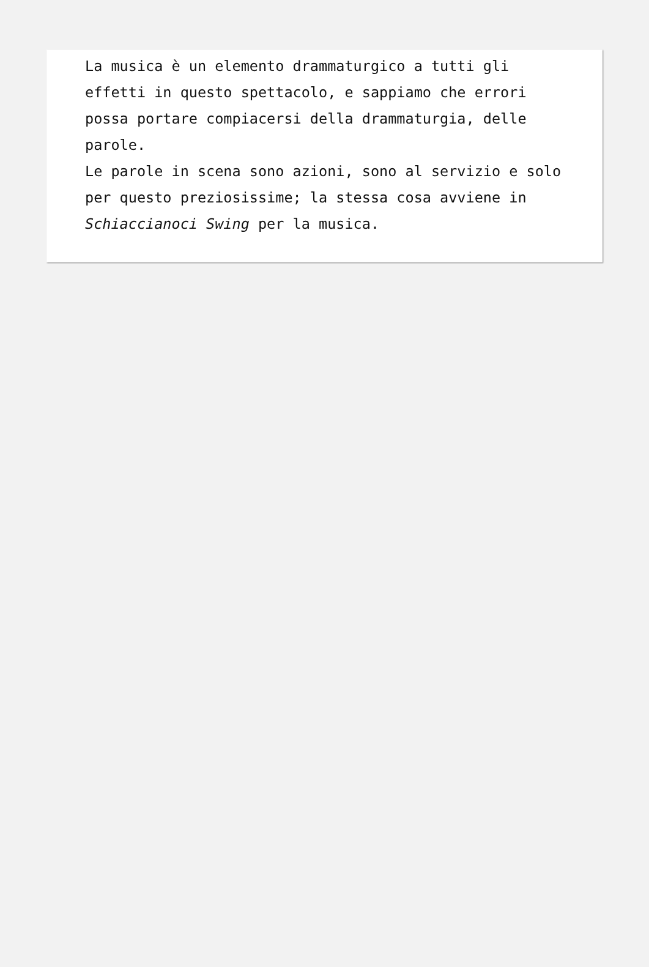La musica è un elemento drammaturgico a tutti gli effetti in questo spettacolo, e sappiamo che errori possa portare compiacersi della drammaturgia, delle parole.
Le parole in scena sono azioni, sono al servizio e solo per questo preziosissime; la stessa cosa avviene in Schiaccianoci Swing per la musica.